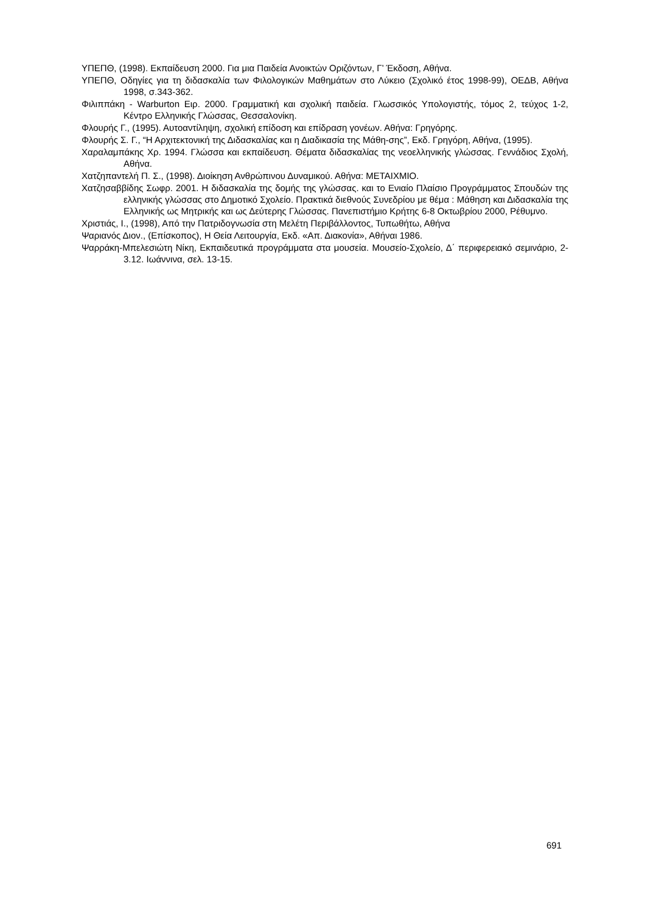ΥΠΕΠΘ, (1998). Εκπαίδευση 2000. Για μια Παιδεία Ανοικτών Οριζόντων, Γ’ Έκδοση, Αθήνα.
ΥΠΕΠΘ, Οδηγίες για τη διδασκαλία των Φιλολογικών Μαθημάτων στο Λύκειο (Σχολικό έτος 1998-99), ΟΕΔΒ, Αθήνα 1998, σ.343-362.
Φιλιππάκη - Warburton Ειρ. 2000. Γραμματική και σχολική παιδεία. Γλωσσικός Υπολογιστής, τόμος 2, τεύχος 1-2, Κέντρο Ελληνικής Γλώσσας, Θεσσαλονίκη.
Φλουρής Γ., (1995). Αυτοαντίληψη, σχολική επίδοση και επίδραση γονέων. Αθήνα: Γρηγόρης.
Φλουρής Σ. Γ., “Η Αρχιτεκτονική της Διδασκαλίας και η Διαδικασία της Μάθη-σης”, Εκδ. Γρηγόρη, Αθήνα, (1995).
Χαραλαμπάκης Χρ. 1994. Γλώσσα και εκπαίδευση. Θέματα διδασκαλίας της νεοελληνικής γλώσσας. Γεννάδιος Σχολή, Αθήνα.
Χατζηπαντελή Π. Σ., (1998). Διοίκηση Ανθρώπινου Δυναμικού. Αθήνα: ΜΕΤΑΙΧΜΙΟ.
Χατζησαββίδης Σωφρ. 2001. Η διδασκαλία της δομής της γλώσσας. και το Ενιαίο Πλαίσιο Προγράμματος Σπουδών της ελληνικής γλώσσας στο Δημοτικό Σχολείο. Πρακτικά διεθνούς Συνεδρίου με θέμα : Μάθηση και Διδασκαλία της Ελληνικής ως Μητρικής και ως Δεύτερης Γλώσσας. Πανεπιστήμιο Κρήτης 6-8 Οκτωβρίου 2000, Ρέθυμνο.
Χριστιάς, Ι., (1998), Από την Πατριδογνωσία στη Μελέτη Περιβάλλοντος, Τυπωθήτω, Αθήνα
Ψαριανός Διον., (Επίσκοπος), Η Θεία Λειτουργία, Εκδ. «Απ. Διακονία», Αθήναι 1986.
Ψαρράκη-Μπελεσιώτη Νίκη, Εκπαιδευτικά προγράμματα στα μουσεία. Μουσείο-Σχολείο, Δ΄ περιφερειακό σεμινάριο, 2-3.12. Ιωάννινα, σελ. 13-15.
691